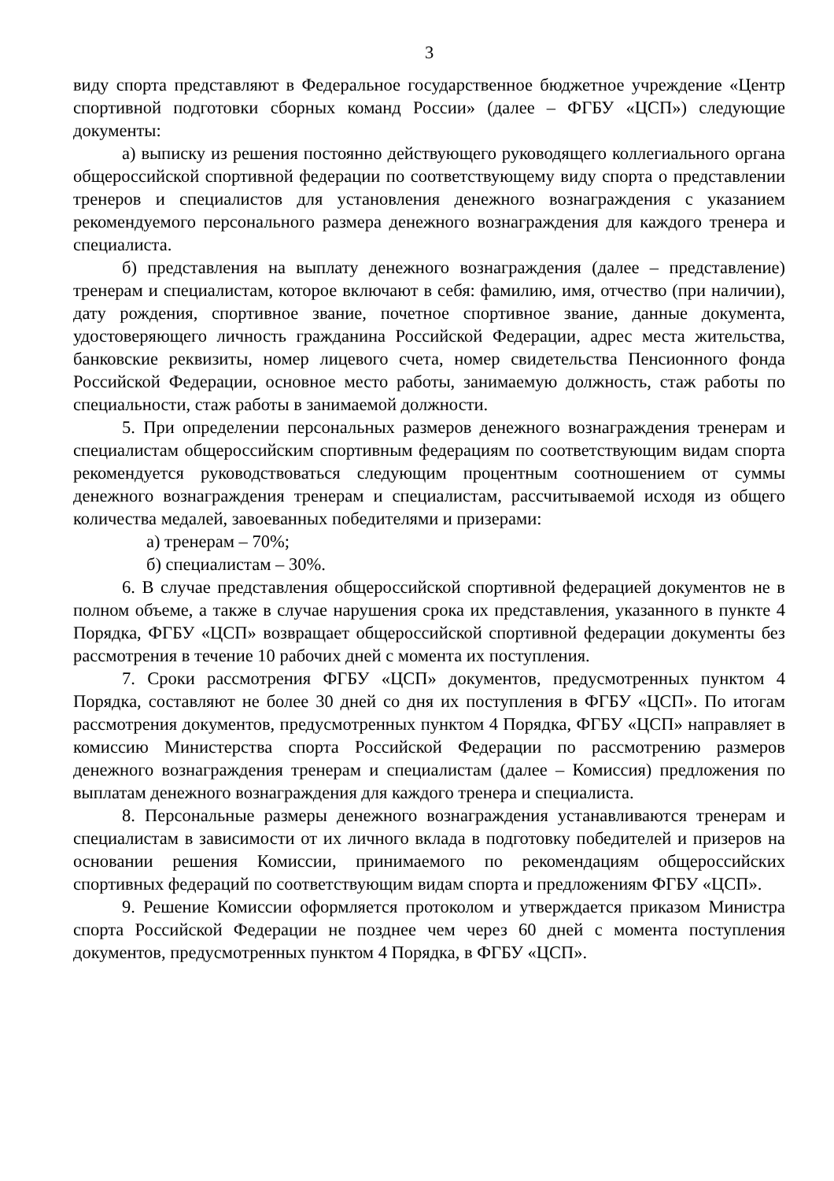3
виду спорта представляют в Федеральное государственное бюджетное учреждение «Центр спортивной подготовки сборных команд России» (далее – ФГБУ «ЦСП») следующие документы:
а) выписку из решения постоянно действующего руководящего коллегиального органа общероссийской спортивной федерации по соответствующему виду спорта о представлении тренеров и специалистов для установления денежного вознаграждения с указанием рекомендуемого персонального размера денежного вознаграждения для каждого тренера и специалиста.
б) представления на выплату денежного вознаграждения (далее – представление) тренерам и специалистам, которое включают в себя: фамилию, имя, отчество (при наличии), дату рождения, спортивное звание, почетное спортивное звание, данные документа, удостоверяющего личность гражданина Российской Федерации, адрес места жительства, банковские реквизиты, номер лицевого счета, номер свидетельства Пенсионного фонда Российской Федерации, основное место работы, занимаемую должность, стаж работы по специальности, стаж работы в занимаемой должности.
5. При определении персональных размеров денежного вознаграждения тренерам и специалистам общероссийским спортивным федерациям по соответствующим видам спорта рекомендуется руководствоваться следующим процентным соотношением от суммы денежного вознаграждения тренерам и специалистам, рассчитываемой исходя из общего количества медалей, завоеванных победителями и призерами:
а) тренерам – 70%;
б) специалистам – 30%.
6. В случае представления общероссийской спортивной федерацией документов не в полном объеме, а также в случае нарушения срока их представления, указанного в пункте 4 Порядка, ФГБУ «ЦСП» возвращает общероссийской спортивной федерации документы без рассмотрения в течение 10 рабочих дней с момента их поступления.
7. Сроки рассмотрения ФГБУ «ЦСП» документов, предусмотренных пунктом 4 Порядка, составляют не более 30 дней со дня их поступления в ФГБУ «ЦСП». По итогам рассмотрения документов, предусмотренных пунктом 4 Порядка, ФГБУ «ЦСП» направляет в комиссию Министерства спорта Российской Федерации по рассмотрению размеров денежного вознаграждения тренерам и специалистам (далее – Комиссия) предложения по выплатам денежного вознаграждения для каждого тренера и специалиста.
8. Персональные размеры денежного вознаграждения устанавливаются тренерам и специалистам в зависимости от их личного вклада в подготовку победителей и призеров на основании решения Комиссии, принимаемого по рекомендациям общероссийских спортивных федераций по соответствующим видам спорта и предложениям ФГБУ «ЦСП».
9. Решение Комиссии оформляется протоколом и утверждается приказом Министра спорта Российской Федерации не позднее чем через 60 дней с момента поступления документов, предусмотренных пунктом 4 Порядка, в ФГБУ «ЦСП».